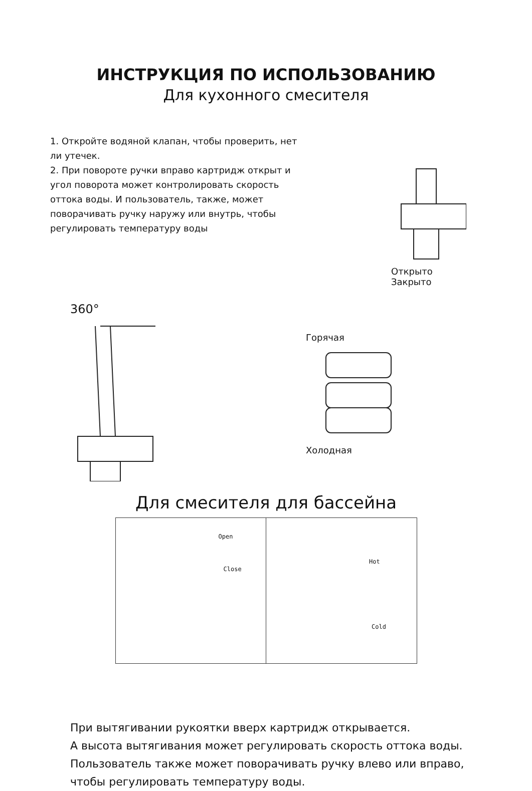ИНСТРУКЦИЯ ПО ИСПОЛЬЗОВАНИЮ
Для кухонного смесителя
1. Откройте водяной клапан, чтобы проверить, нет ли утечек.
2. При повороте ручки вправо картридж открыт и угол поворота может контролировать скорость оттока воды. И пользователь, также, может поворачивать ручку наружу или внутрь, чтобы регулировать температуру воды
Открыто
Закрыто
360°
Горячая
Холодная
Для смесителя для бассейна
Open
Close
Hot
Cold
При вытягивании рукоятки вверх картридж открывается.
А высота вытягивания может регулировать скорость оттока воды.
Пользователь также может поворачивать ручку влево или вправо,
чтобы регулировать температуру воды.